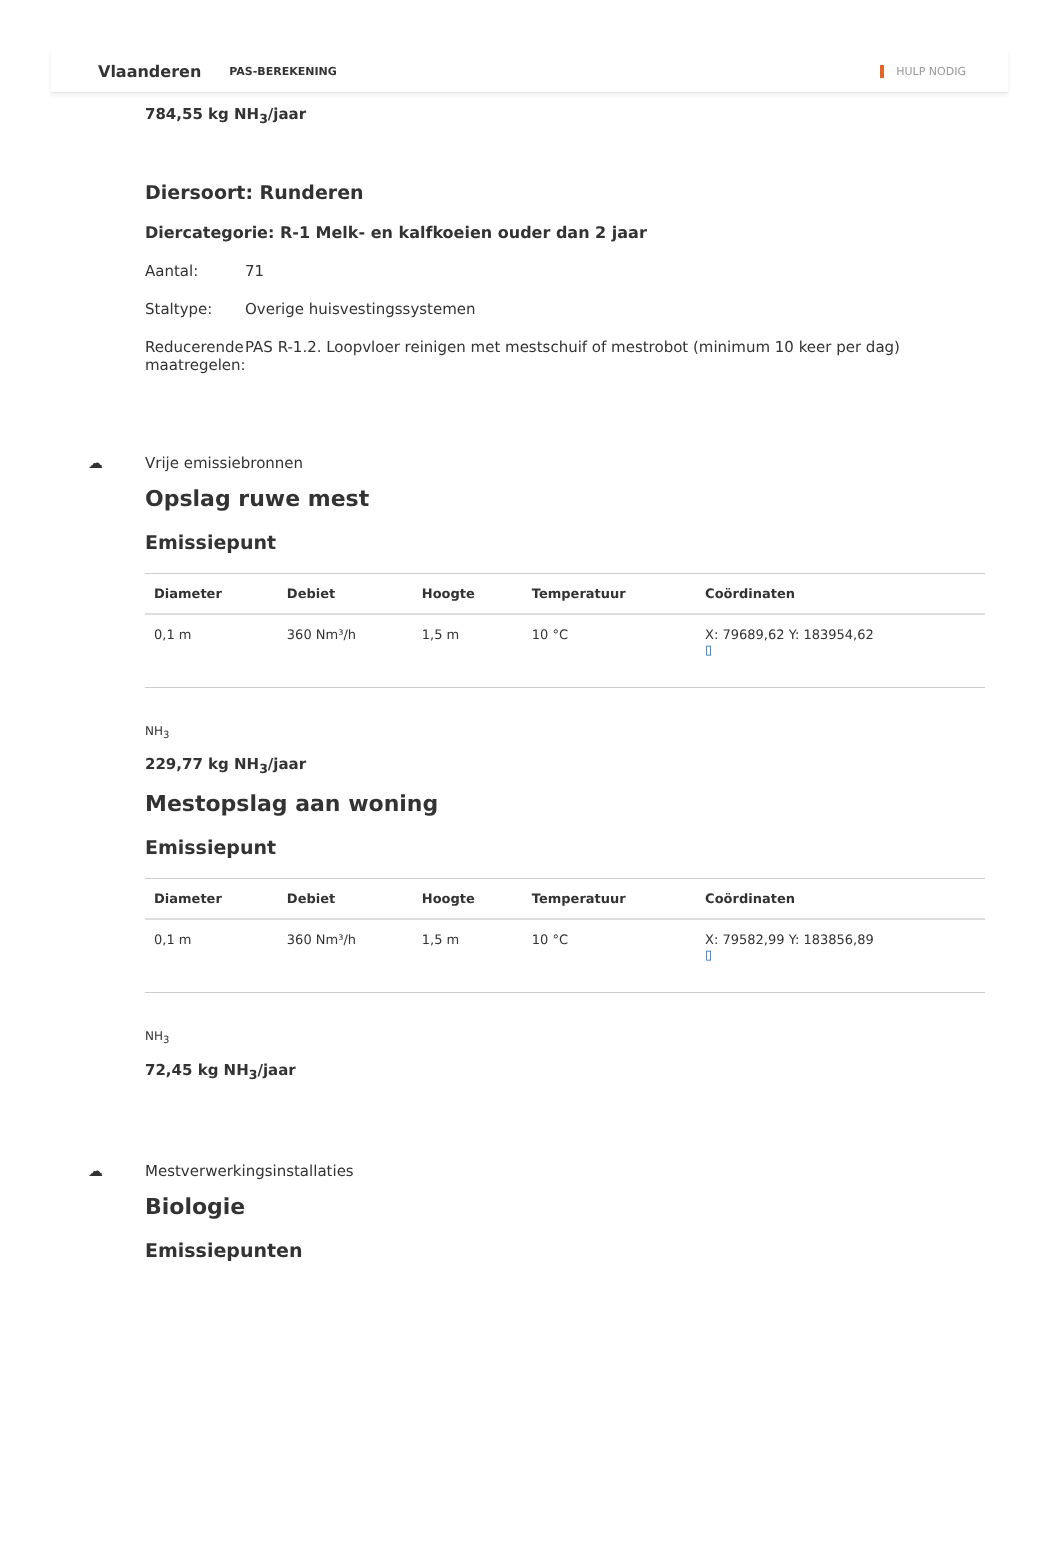Vlaanderen PAS-BEREKENING HULP NODIG
784,55 kg NH<sub>3</sub>/jaar
Diersoort: Runderen
Diercategorie: R-1 Melk- en kalfkoeien ouder dan 2 jaar
Aantal: 71
Staltype: Overige huisvestingssystemen
Reducerende maatregelen: PAS R-1.2. Loopvloer reinigen met mestschuif of mestrobot (minimum 10 keer per dag)
☁ Vrije emissiebronnen
Opslag ruwe mest
Emissiepunt
| Diameter | Debiet | Hoogte | Temperatuur | Coördinaten |
| --- | --- | --- | --- | --- |
| 0,1 m | 360 Nm³/h | 1,5 m | 10 °C | X: 79689,62 Y: 183954,62 ▯ |
NH<sub>3</sub>
229,77 kg NH<sub>3</sub>/jaar
Mestopslag aan woning
Emissiepunt
| Diameter | Debiet | Hoogte | Temperatuur | Coördinaten |
| --- | --- | --- | --- | --- |
| 0,1 m | 360 Nm³/h | 1,5 m | 10 °C | X: 79582,99 Y: 183856,89 ▯ |
NH<sub>3</sub>
72,45 kg NH<sub>3</sub>/jaar
☁ Mestverwerkingsinstallaties
Biologie
Emissiepunten